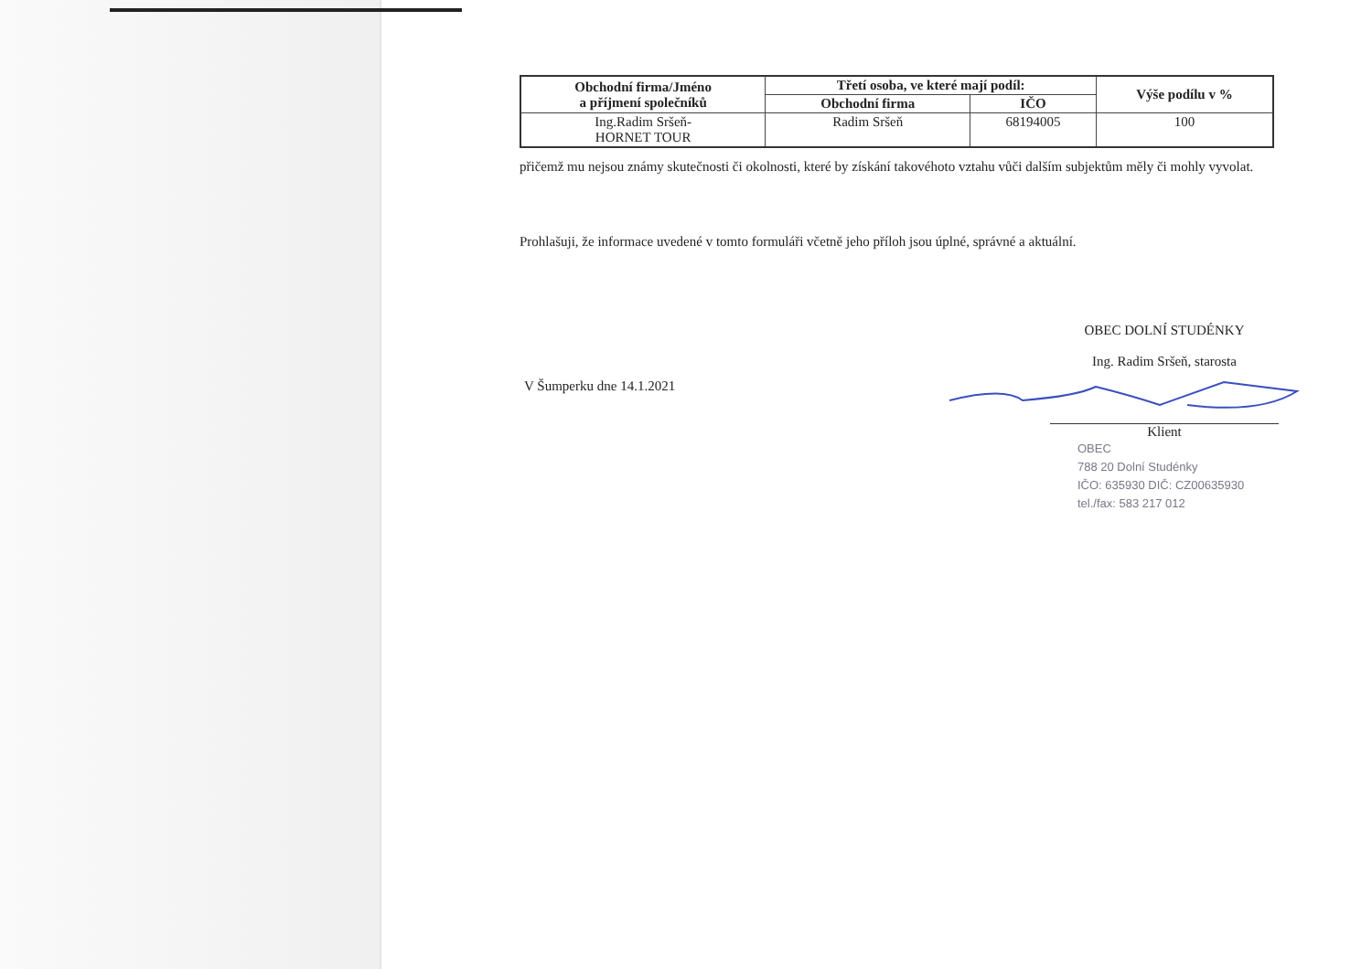| Obchodní firma/Jméno a příjmení společníků | Třetí osoba, ve které mají podíl: | | Výše podílu v % |
| --- | --- | --- | --- |
| | Obchodní firma | IČO | |
| Ing.Radim Sršeň- HORNET TOUR | Radim Sršeň | 68194005 | 100 |
přičemž mu nejsou známy skutečnosti či okolnosti, které by získání takovéhoto vztahu vůči dalším subjektům měly či mohly vyvolat.
Prohlašuji, že informace uvedené v tomto formuláři včetně jeho příloh jsou úplné, správné a aktuální.
OBEC DOLNÍ STUDÉNKY
Ing. Radim Sršeň, starosta
V Šumperku dne 14.1.2021
Klient
OBEC
788 20 Dolní Studénky
IČO: 635930 DIČ: CZ00635930
tel./fax: 583 217 012